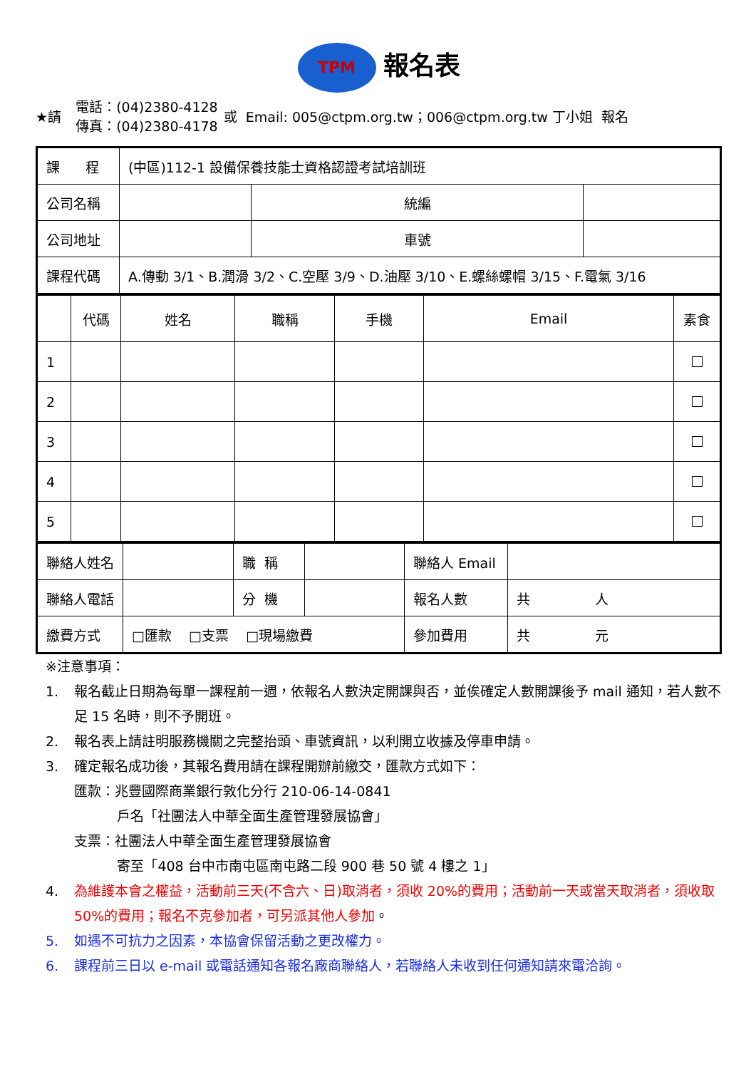TPM 報名表
★請 電話：(04)2380-4128
傳真：(04)2380-4178 或 Email: 005@ctpm.org.tw；006@ctpm.org.tw 丁小姐 報名
| 課 程 | (中區)112-1 設備保養技能士資格認證考試培訓班 | | |
| 公司名稱 | | 統編 | |
| 公司地址 | | 車號 | |
| 課程代碼 | A.傳動 3/1、B.潤滑 3/2、C.空壓 3/9、D.油壓 3/10、E.螺絲螺帽 3/15、F.電氣 3/16 | | |
| | 代碼 | 姓名 | 職稱 | 手機 | Email | 素食 |
| 1 | | | | | | |
| 2 | | | | | | |
| 3 | | | | | | |
| 4 | | | | | | |
| 5 | | | | | | |
| 聯絡人姓名 | | 職 稱 | | 聯絡人 Email | |
| 聯絡人電話 | | 分 機 | | 報名人數 | 共 人 |
| 繳費方式 | □匯款 □支票 □現場繳費 | | | 參加費用 | 共 元 |
※注意事項：
1. 報名截止日期為每單一課程前一週，依報名人數決定開課與否，並俟確定人數開課後予 mail 通知，若人數不足 15 名時，則不予開班。
2. 報名表上請註明服務機關之完整抬頭、車號資訊，以利開立收據及停車申請。
3. 確定報名成功後，其報名費用請在課程開辦前繳交，匯款方式如下：
匯款：兆豐國際商業銀行敦化分行 210-06-14-0841
戶名「社團法人中華全面生產管理發展協會」
支票：社團法人中華全面生產管理發展協會
寄至「408 台中市南屯區南屯路二段 900 巷 50 號 4 樓之 1」
4. 為維護本會之權益，活動前三天(不含六、日)取消者，須收 20%的費用；活動前一天或當天取消者，須收取 50%的費用；報名不克參加者，可另派其他人參加。
5. 如遇不可抗力之因素，本協會保留活動之更改權力。
6. 課程前三日以 e-mail 或電話通知各報名廠商聯絡人，若聯絡人未收到任何通知請來電洽詢。